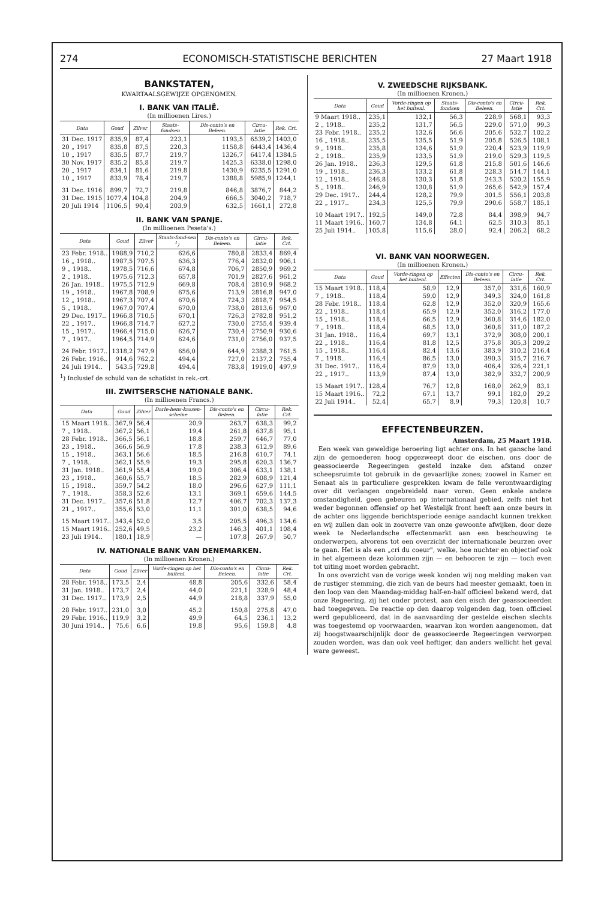274 ECONOMISCH-STATISTISCHE BERICHTEN 27 Maart 1918
BANKSTATEN,
KWARTAALSGEWIJZE OPGENOMEN.
I. BANK VAN ITALIË.
(In millioenen Lires.)
| Data | Goud | Zilver | Staats-fondsen | Dis-conto's en Beleen. | Circu-latie | Rek. Crt. |
| --- | --- | --- | --- | --- | --- | --- |
| 31 Dec. 1917 | 835,9 | 87,4 | 223,1 | 1193,5 | 6539,2 | 1403,0 |
| 20 „ 1917 | 835,8 | 87,5 | 220,3 | 1158,8 | 6443,4 | 1436,4 |
| 10 „ 1917 | 835,5 | 87,7 | 219,7 | 1326,7 | 6417,4 | 1384,5 |
| 30 Nov. 1917 | 835,2 | 85,8 | 219,7 | 1425,3 | 6338,0 | 1298,0 |
| 20 „ 1917 | 834,1 | 81,6 | 219,8 | 1430,9 | 6235,5 | 1291,0 |
| 10 „ 1917 | 833,9 | 78,4 | 219,7 | 1388,8 | 5985,9 | 1244,1 |
| 31 Dec. 1916 | 899,7 | 72,7 | 219,8 | 846,8 | 3876,7 | 844,2 |
| 31 Dec. 1915 | 1077,4 | 104,8 | 204,9 | 666,5 | 3040,2 | 718,7 |
| 20 Juli 1914 | 1106,5 | 90,4 | 203,9 | 632,5 | 1661,1 | 272,8 |
II. BANK VAN SPANJE.
(In millioenen Peseta's.)
| Data | Goud | Zilver | Staats-fond-sen <sup>1</sup>) | Dis-conto's en Beleen. | Circu-latie | Rek. Crt. |
| --- | --- | --- | --- | --- | --- | --- |
| 23 Febr. 1918.. | 1988,9 | 710,2 | 626,6 | 780,8 | 2833,4 | 869,4 |
| 16 „ 1918.. | 1987,5 | 707,5 | 636,3 | 776,4 | 2832,0 | 906,1 |
| 9 „ 1918.. | 1978,5 | 716,6 | 674,8 | 706,7 | 2850,9 | 969,2 |
| 2 „ 1918.. | 1975,6 | 712,3 | 657,8 | 701,9 | 2827,6 | 961,2 |
| 26 Jan. 1918.. | 1975,5 | 712,9 | 669,8 | 708,4 | 2810,9 | 968,2 |
| 19 „ 1918.. | 1967,8 | 708,9 | 675,6 | 713,9 | 2816,8 | 947,0 |
| 12 „ 1918.. | 1967,3 | 707,4 | 670,6 | 724,3 | 2818,7 | 954,5 |
| 5 „ 1918.. | 1967,0 | 707,4 | 670,0 | 738,0 | 2813,6 | 967,0 |
| 29 Dec. 1917.. | 1966,8 | 710,5 | 670,1 | 726,3 | 2782,8 | 951,2 |
| 22 „ 1917.. | 1966,8 | 714,7 | 627,2 | 730,0 | 2755,4 | 939,4 |
| 15 „ 1917.. | 1966,4 | 715,0 | 626,7 | 730,4 | 2750,9 | 930,6 |
| 7 „ 1917.. | 1964,5 | 714,9 | 624,6 | 731,0 | 2756,0 | 937,5 |
| 24 Febr. 1917.. | 1318,2 | 747,9 | 656,0 | 644,9 | 2388,3 | 761,5 |
| 26 Febr. 1916.. | 914,6 | 762,2 | 494,4 | 727,0 | 2137,2 | 755,4 |
| 24 Juli 1914.. | 543,5 | 729,8 | 494,4 | 783,8 | 1919,0 | 497,9 |
<sup>1</sup>) Inclusief de schuld van de schatkist in rek.-crt.
III. ZWITSERSCHE NATIONALE BANK.
(In millioenen Francs.)
| Data | Goud | Zilver | Darle-hens-kassen-scheine | Dis-conto's en Beleen. | Circu-latie | Rek. Crt. |
| --- | --- | --- | --- | --- | --- | --- |
| 15 Maart 1918.. | 367,9 | 56,4 | 20,9 | 263,7 | 638,3 | 99,2 |
| 7 „ 1918.. | 367,2 | 56,1 | 19,4 | 261,8 | 637,8 | 95,1 |
| 28 Febr. 1918.. | 366,5 | 56,1 | 18,8 | 259,7 | 646,7 | 77,0 |
| 23 „ 1918.. | 366,6 | 56,9 | 17,8 | 238,3 | 612,9 | 89,6 |
| 15 „ 1918.. | 363,1 | 56,6 | 18,5 | 216,8 | 610,7 | 74,1 |
| 7 „ 1918.. | 362,1 | 55,9 | 19,3 | 295,8 | 620,3 | 136,7 |
| 31 Jan. 1918.. | 361,9 | 55,4 | 19,0 | 306,4 | 633,1 | 138,1 |
| 23 „ 1918.. | 360,6 | 55,7 | 18,5 | 282,9 | 608,9 | 121,4 |
| 15 „ 1918.. | 359,7 | 54,2 | 18,0 | 296,6 | 627,9 | 111,1 |
| 7 „ 1918.. | 358,3 | 52,6 | 13,1 | 369,1 | 659,6 | 144,5 |
| 31 Dec. 1917.. | 357,6 | 51,8 | 12,7 | 406,7 | 702,3 | 137,3 |
| 21 „ 1917.. | 355,6 | 53,0 | 11,1 | 301,0 | 638,5 | 94,6 |
| 15 Maart 1917.. | 343,4 | 52,0 | 3,5 | 205,5 | 496,3 | 134,6 |
| 15 Maart 1916.. | 252,6 | 49,5 | 23,2 | 146,3 | 401,1 | 108,4 |
| 23 Juli 1914.. | 180,1 | 18,9 | — | 107,8 | 267,9 | 50,7 |
IV. NATIONALE BANK VAN DENEMARKEN.
(In millioenen Kronen.)
| Data | Goud | Zilver | Vorde-ringen op het buitenl. | Dis-conto's en Beleen. | Circu-latie | Rek. Crt. |
| --- | --- | --- | --- | --- | --- | --- |
| 28 Febr. 1918.. | 173,5 | 2,4 | 48,8 | 205,6 | 332,6 | 58,4 |
| 31 Jan. 1918.. | 173,7 | 2,4 | 44,0 | 221,1 | 328,9 | 48,4 |
| 31 Dec. 1917.. | 173,9 | 2,5 | 44,9 | 218,8 | 337,9 | 55,0 |
| 28 Febr. 1917.. | 231,0 | 3,0 | 45,2 | 150,8 | 275,8 | 47,0 |
| 29 Febr. 1916.. | 119,9 | 3,2 | 49,9 | 64,5 | 236,1 | 13,2 |
| 30 Juni 1914.. | 75,6 | 6,6 | 19,8 | 95,6 | 159,8 | 4,8 |
V. ZWEEDSCHE RIJKSBANK.
(In millioenen Kronen.)
| Data | Goud | Vorde-ringen op het buitenl. | Staats-fondsen | Dis-conto's en Beleen. | Circu-latie | Rek. Crt. |
| --- | --- | --- | --- | --- | --- | --- |
| 9 Maart 1918.. | 235,1 | 132,1 | 56,3 | 228,9 | 568,1 | 93,3 |
| 2 „ 1918.. | 235,2 | 131,7 | 56,5 | 229,0 | 571,0 | 99,3 |
| 23 Febr. 1918.. | 235,2 | 132,6 | 56,6 | 205,6 | 532,7 | 102,2 |
| 16 „ 1918.. | 235,5 | 135,5 | 51,9 | 205,8 | 526,5 | 108,1 |
| 9 „ 1918.. | 235,8 | 134,6 | 51,9 | 220,4 | 523,9 | 119,9 |
| 2 „ 1918.. | 235,9 | 133,5 | 51,9 | 219,0 | 529,3 | 119,5 |
| 26 Jan. 1918.. | 236,3 | 129,5 | 61,8 | 215,8 | 501,6 | 146,6 |
| 19 „ 1918.. | 236,3 | 133,2 | 61,8 | 228,3 | 514,7 | 144,1 |
| 12 „ 1918.. | 246,8 | 130,3 | 51,8 | 243,3 | 520,2 | 155,9 |
| 5 „ 1918.. | 246,9 | 130,8 | 51,9 | 265,6 | 542,9 | 157,4 |
| 29 Dec. 1917.. | 244,4 | 128,2 | 79,9 | 301,5 | 556,1 | 203,8 |
| 22 „ 1917.. | 234,3 | 125,5 | 79,9 | 290,6 | 558,7 | 185,1 |
| 10 Maart 1917.. | 192,5 | 149,0 | 72,8 | 84,4 | 398,9 | 94,7 |
| 11 Maart 1916.. | 160,7 | 134,8 | 64,1 | 62,5 | 310,3 | 85,1 |
| 25 Juli 1914.. | 105,8 | 115,6 | 28,0 | 92,4 | 206,2 | 68,2 |
VI. BANK VAN NOORWEGEN.
(In millioenen Kronen.)
| Data | Goud | Vorde-ringen op het buitenl. | Effecten | Dis-conto's en Beleen. | Circu-latie | Rek. Crt. |
| --- | --- | --- | --- | --- | --- | --- |
| 15 Maart 1918.. | 118,4 | 58,9 | 12,9 | 357,0 | 331,6 | 160,9 |
| 7 „ 1918.. | 118,4 | 59,0 | 12,9 | 349,3 | 324,0 | 161,8 |
| 28 Febr. 1918.. | 118,4 | 62,8 | 12,9 | 352,0 | 320,9 | 165,6 |
| 22 „ 1918.. | 118,4 | 65,9 | 12,9 | 352,0 | 316,2 | 177,0 |
| 15 „ 1918.. | 118,4 | 66,5 | 12,9 | 360,8 | 314,6 | 182,0 |
| 7 „ 1918.. | 118,4 | 68,5 | 13,0 | 360,8 | 311,0 | 187,2 |
| 31 Jan. 1918.. | 116,4 | 69,7 | 13,1 | 372,9 | 308,0 | 200,1 |
| 22 „ 1918.. | 116,4 | 81,8 | 12,5 | 375,8 | 305,3 | 209,2 |
| 15 „ 1918.. | 116,4 | 82,4 | 13,6 | 383,9 | 310,2 | 216,4 |
| 7 „ 1918.. | 116,4 | 86,5 | 13,0 | 390,3 | 315,7 | 216,7 |
| 31 Dec. 1917.. | 116,4 | 87,9 | 13,0 | 406,4 | 326,4 | 221,1 |
| 22 „ 1917.. | 113,9 | 87,4 | 13,0 | 382,9 | 332,7 | 200,9 |
| 15 Maart 1917.. | 128,4 | 76,7 | 12,8 | 168,0 | 262,9 | 83,1 |
| 15 Maart 1916.. | 72,2 | 67,1 | 13,7 | 99,1 | 182,0 | 29,2 |
| 22 Juli 1914.. | 52,4 | 65,7 | 8,9 | 79,3 | 120,8 | 10,7 |
EFFECTENBEURZEN.
Amsterdam, 25 Maart 1918.
Een week van geweldige beroering ligt achter ons. In het gansche land zijn de gemoederen hoog opgezweept door de eischen, ons door de geassocieerde Regeeringen gesteld inzake den afstand onzer scheepsruimte tot gebruik in de gevaarlijke zones; zoowel in Kamer en Senaat als in particuliere gesprekken kwam de felle verontwaardiging over dit verlangen ongebreideld naar voren. Geen enkele andere omstandigheid, geen gebeuren op internationaal gebied, zelfs niet het weder begonnen offensief op het Westelijk front heeft aan onze beurs in de achter ons liggende berichtsperiode eenige aandacht kunnen trekken en wij zullen dan ook in zooverre van onze gewoonte afwijken, door deze week te Nederlandsche effectenmarkt aan een beschouwing te onderwerpen, alvorens tot een overzicht der internationale beurzen over te gaan. Het is als een „cri du coeur", welke, hoe nuchter en objectief ook in het algemeen deze kolommen zijn — en behooren te zijn — toch even tot uiting moet worden gebracht.
In ons overzicht van de vorige week konden wij nog melding maken van de rustiger stemming, die zich van de beurs had meester gemaakt, toen in den loop van den Maandag-middag half-en-half officieel bekend werd, dat onze Regeering, zij het onder protest, aan den eisch der geassocieerden had toegegeven. De reactie op den daarop volgenden dag, toen officieel werd gepubliceerd, dat in de aanvaarding der gestelde eischen slechts was toegestemd op voorwaarden, waarvan kon worden aangenomen, dat zij hoogstwaarschijnlijk door de geassocieerde Regeeringen verworpen zouden worden, was dan ook veel heftiger, dan anders wellicht het geval ware geweest.